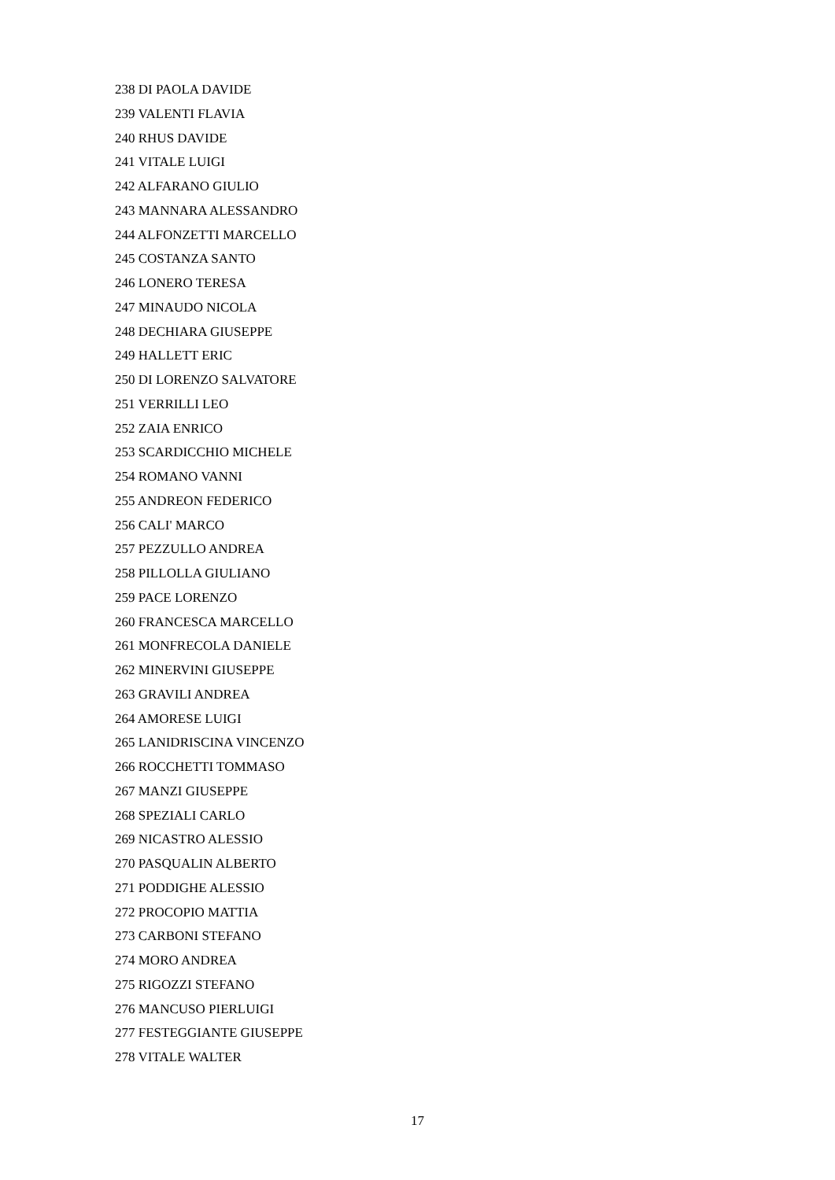238 DI PAOLA DAVIDE
239 VALENTI FLAVIA
240 RHUS DAVIDE
241 VITALE LUIGI
242 ALFARANO GIULIO
243 MANNARA ALESSANDRO
244 ALFONZETTI MARCELLO
245 COSTANZA SANTO
246 LONERO TERESA
247 MINAUDO NICOLA
248 DECHIARA GIUSEPPE
249 HALLETT ERIC
250 DI LORENZO SALVATORE
251 VERRILLI LEO
252 ZAIA ENRICO
253 SCARDICCHIO MICHELE
254 ROMANO VANNI
255 ANDREON FEDERICO
256 CALI' MARCO
257 PEZZULLO ANDREA
258 PILLOLLA GIULIANO
259 PACE LORENZO
260 FRANCESCA MARCELLO
261 MONFRECOLA DANIELE
262 MINERVINI GIUSEPPE
263 GRAVILI ANDREA
264 AMORESE LUIGI
265 LANIDRISCINA VINCENZO
266 ROCCHETTI TOMMASO
267 MANZI GIUSEPPE
268 SPEZIALI CARLO
269 NICASTRO ALESSIO
270 PASQUALIN ALBERTO
271 PODDIGHE ALESSIO
272 PROCOPIO MATTIA
273 CARBONI STEFANO
274 MORO ANDREA
275 RIGOZZI STEFANO
276 MANCUSO PIERLUIGI
277 FESTEGGIANTE GIUSEPPE
278 VITALE WALTER
17